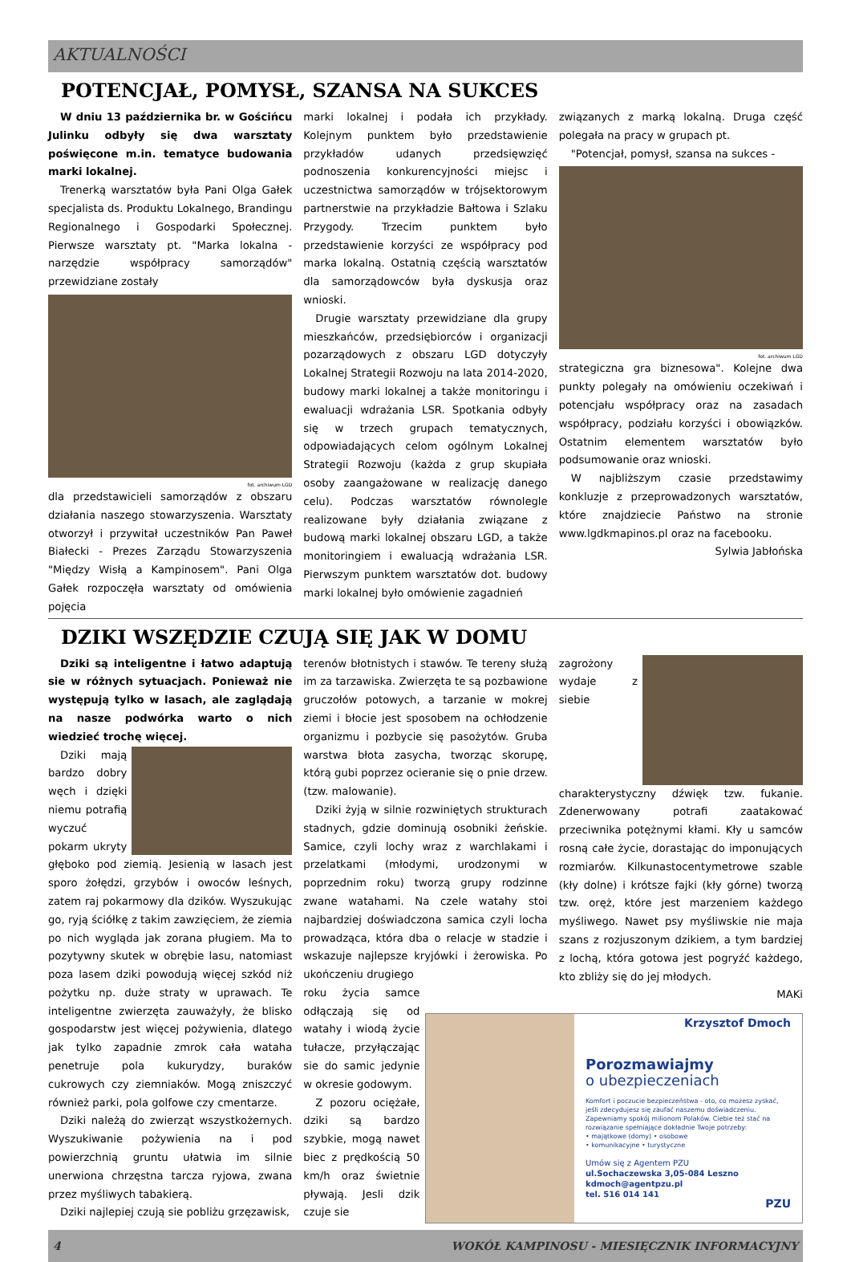AKTUALNOŚCI
POTENCJAŁ, POMYSŁ, SZANSA NA SUKCES
W dniu 13 października br. w Gościńcu Julinku odbyły się dwa warsztaty poświęcone m.in. tematyce budowania marki lokalnej.
Trenerką warsztatów była Pani Olga Gałek specjalista ds. Produktu Lokalnego, Brandingu Regionalnego i Gospodarki Społecznej. Pierwsze warsztaty pt. "Marka lokalna - narzędzie współpracy samorządów" przewidziane zostały
fot. archiwum LGD
dla przedstawicieli samorządów z obszaru działania naszego stowarzyszenia. Warsztaty otworzył i przywitał uczestników Pan Paweł Białecki - Prezes Zarządu Stowarzyszenia "Między Wisłą a Kampinosem". Pani Olga Gałek rozpoczęła warsztaty od omówienia pojęcia
marki lokalnej i podała ich przykłady. Kolejnym punktem było przedstawienie przykładów udanych przedsięwzięć podnoszenia konkurencyjności miejsc i uczestnictwa samorządów w trójsektorowym partnerstwie na przykładzie Bałtowa i Szlaku Przygody. Trzecim punktem było przedstawienie korzyści ze współpracy pod marka lokalną. Ostatnią częścią warsztatów dla samorządowców była dyskusja oraz wnioski.
Drugie warsztaty przewidziane dla grupy mieszkańców, przedsiębiorców i organizacji pozarządowych z obszaru LGD dotyczyły Lokalnej Strategii Rozwoju na lata 2014-2020, budowy marki lokalnej a także monitoringu i ewaluacji wdrażania LSR. Spotkania odbyły się w trzech grupach tematycznych, odpowiadających celom ogólnym Lokalnej Strategii Rozwoju (każda z grup skupiała osoby zaangażowane w realizację danego celu). Podczas warsztatów równolegle realizowane były działania związane z budową marki lokalnej obszaru LGD, a także monitoringiem i ewaluacją wdrażania LSR. Pierwszym punktem warsztatów dot. budowy marki lokalnej było omówienie zagadnień
związanych z marką lokalną. Druga część polegała na pracy w grupach pt.
"Potencjał, pomysł, szansa na sukces -
fot. archiwum LGD
strategiczna gra biznesowa". Kolejne dwa punkty polegały na omówieniu oczekiwań i potencjału współpracy oraz na zasadach współpracy, podziału korzyści i obowiązków. Ostatnim elementem warsztatów było podsumowanie oraz wnioski.
W najbliższym czasie przedstawimy konkluzje z przeprowadzonych warsztatów, które znajdziecie Państwo na stronie www.lgdkmapinos.pl oraz na facebooku.
Sylwia Jabłońska
DZIKI WSZĘDZIE CZUJĄ SIĘ JAK W DOMU
Dziki są inteligentne i łatwo adaptują sie w różnych sytuacjach. Ponieważ nie występują tylko w lasach, ale zaglądają na nasze podwórka warto o nich wiedzieć trochę więcej.
Dziki mają bardzo dobry węch i dzięki niemu potrafią wyczuć pokarm ukryty głęboko pod ziemią. Jesienią w lasach jest sporo żołędzi, grzybów i owoców leśnych, zatem raj pokarmowy dla dzików. Wyszukując go, ryją ściółkę z takim zawzięciem, że ziemia po nich wygląda jak zorana pługiem. Ma to pozytywny skutek w obrębie lasu, natomiast poza lasem dziki powodują więcej szkód niż pożytku np. duże straty w uprawach. Te inteligentne zwierzęta zauważyły, że blisko gospodarstw jest więcej pożywienia, dlatego jak tylko zapadnie zmrok cała wataha penetruje pola kukurydzy, buraków cukrowych czy ziemniaków. Mogą zniszczyć również parki, pola golfowe czy cmentarze.
Dziki należą do zwierząt wszystkożernych. Wyszukiwanie pożywienia na i pod powierzchnią gruntu ułatwia im silnie unerwiona chrzęstna tarcza ryjowa, zwana przez myśliwych tabakierą.
Dziki najlepiej czują sie pobliżu grzęzawisk,
terenów błotnistych i stawów. Te tereny służą im za tarzawiska. Zwierzęta te są pozbawione gruczołów potowych, a tarzanie w mokrej ziemi i błocie jest sposobem na ochłodzenie organizmu i pozbycie się pasożytów. Gruba warstwa błota zasycha, tworząc skorupę, którą gubi poprzez ocieranie się o pnie drzew. (tzw. malowanie).
Dziki żyją w silnie rozwiniętych strukturach stadnych, gdzie dominują osobniki żeńskie. Samice, czyli lochy wraz z warchlakami i przelatkami (młodymi, urodzonymi w poprzednim roku) tworzą grupy rodzinne zwane watahami. Na czele watahy stoi najbardziej doświadczona samica czyli locha prowadząca, która dba o relacje w stadzie i wskazuje najlepsze kryjówki i żerowiska. Po ukończeniu drugiego
roku życia samce odłączają się od watahy i wiodą życie tułacze, przyłączając sie do samic jedynie w okresie godowym.
Z pozoru ociężałe, dziki są bardzo szybkie, mogą nawet biec z prędkością 50 km/h oraz świetnie pływają. Jesli dzik czuje sie
zagrożony wydaje z siebie charakterystyczny dźwięk tzw. fukanie. Zdenerwowany potrafi zaatakować przeciwnika potężnymi kłami. Kły u samców rosną całe życie, dorastając do imponujących rozmiarów. Kilkunastocentymetrowe szable (kły dolne) i krótsze fajki (kły górne) tworzą tzw. oręż, które jest marzeniem każdego myśliwego. Nawet psy myśliwskie nie maja szans z rozjuszonym dzikiem, a tym bardziej z lochą, która gotowa jest pogryźć każdego, kto zbliży się do jej młodych.
MAKi
Krzysztof Dmoch
Porozmawiajmy
o ubezpieczeniach
Komfort i poczucie bezpieczeństwa - oto, co możesz zyskać, jeśli zdecydujesz się zaufać naszemu doświadczeniu. Zapewniamy spokój milionom Polaków. Ciebie też stać na rozwiązanie spełniające dokładnie Twoje potrzeby:
• majątkowe (domy) • osobowe
• komunikacyjne • turystyczne
Umów się z Agentem PZU
ul.Sochaczewska 3,05-084 Leszno
kdmoch@agentpzu.pl
tel. 516 014 141
PZU
4 WOKÓŁ KAMPINOSU - MIESIĘCZNIK INFORMACYJNY